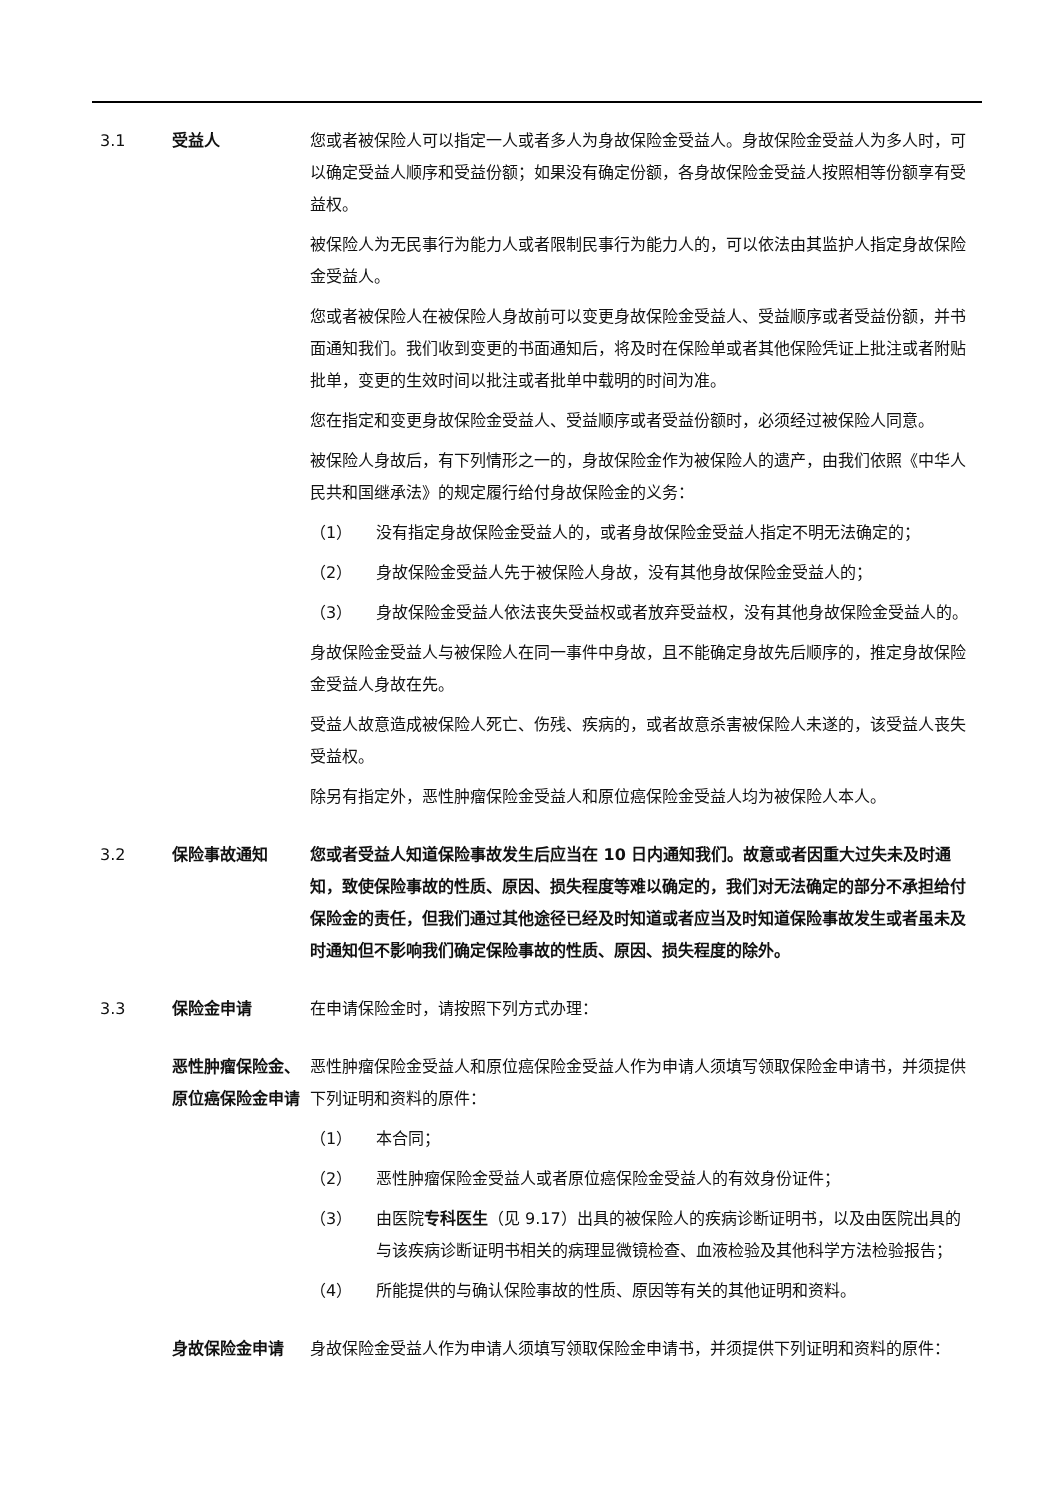3.1 受益人 您或者被保险人可以指定一人或者多人为身故保险金受益人。身故保险金受益人为多人时，可以确定受益人顺序和受益份额；如果没有确定份额，各身故保险金受益人按照相等份额享有受益权。
被保险人为无民事行为能力人或者限制民事行为能力人的，可以依法由其监护人指定身故保险金受益人。
您或者被保险人在被保险人身故前可以变更身故保险金受益人、受益顺序或者受益份额，并书面通知我们。我们收到变更的书面通知后，将及时在保险单或者其他保险凭证上批注或者附贴批单，变更的生效时间以批注或者批单中载明的时间为准。
您在指定和变更身故保险金受益人、受益顺序或者受益份额时，必须经过被保险人同意。
被保险人身故后，有下列情形之一的，身故保险金作为被保险人的遗产，由我们依照《中华人民共和国继承法》的规定履行给付身故保险金的义务：
（1） 没有指定身故保险金受益人的，或者身故保险金受益人指定不明无法确定的；
（2） 身故保险金受益人先于被保险人身故，没有其他身故保险金受益人的；
（3） 身故保险金受益人依法丧失受益权或者放弃受益权，没有其他身故保险金受益人的。
身故保险金受益人与被保险人在同一事件中身故，且不能确定身故先后顺序的，推定身故保险金受益人身故在先。
受益人故意造成被保险人死亡、伤残、疾病的，或者故意杀害被保险人未遂的，该受益人丧失受益权。
除另有指定外，恶性肿瘤保险金受益人和原位癌保险金受益人均为被保险人本人。
3.2 保险事故通知 您或者受益人知道保险事故发生后应当在 10 日内通知我们。故意或者因重大过失未及时通知，致使保险事故的性质、原因、损失程度等难以确定的，我们对无法确定的部分不承担给付保险金的责任，但我们通过其他途径已经及时知道或者应当及时知道保险事故发生或者虽未及时通知但不影响我们确定保险事故的性质、原因、损失程度的除外。
3.3 保险金申请 在申请保险金时，请按照下列方式办理：
恶性肿瘤保险金、原位癌保险金申请
恶性肿瘤保险金受益人和原位癌保险金受益人作为申请人须填写领取保险金申请书，并须提供下列证明和资料的原件：
（1） 本合同；
（2） 恶性肿瘤保险金受益人或者原位癌保险金受益人的有效身份证件；
（3） 由医院专科医生（见 9.17）出具的被保险人的疾病诊断证明书，以及由医院出具的与该疾病诊断证明书相关的病理显微镜检查、血液检验及其他科学方法检验报告；
（4） 所能提供的与确认保险事故的性质、原因等有关的其他证明和资料。
身故保险金申请 身故保险金受益人作为申请人须填写领取保险金申请书，并须提供下列证明和资料的原件：